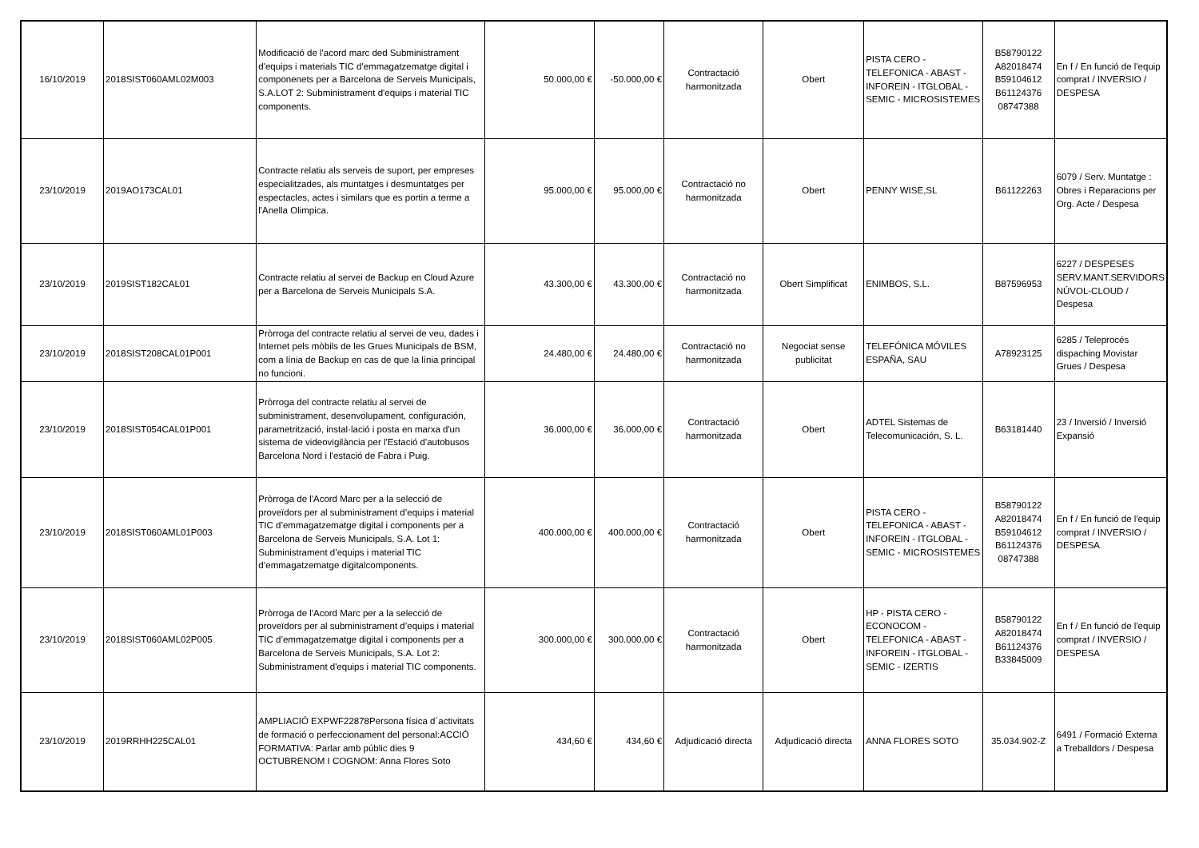| 16/10/2019 | 2018SIST060AML02M003 | Modificació de l'acord marc ded Subministrament d'equips i materials TIC d'emmagatzematge digital i componenets per a Barcelona de Serveis Municipals, S.A.LOT 2: Subministrament d'equips i material TIC components. | 50.000,00 € | -50.000,00 € | Contractació harmonitzada | Obert | PISTA CERO - TELEFONICA - ABAST - INFOREIN - ITGLOBAL - SEMIC - MICROSISTEMES | B58790122 A82018474 B59104612 B61124376 08747388 | En f / En funció de l'equip comprat / INVERSIO / DESPESA |
| 23/10/2019 | 2019AO173CAL01 | Contracte relatiu als serveis de suport, per empreses especialitzades, als muntatges i desmuntatges per espectacles, actes i similars que es portin a terme a l'Anella Olimpica. | 95.000,00 € | 95.000,00 € | Contractació no harmonitzada | Obert | PENNY WISE,SL | B61122263 | 6079 / Serv. Muntatge : Obres i Reparacions per Org. Acte / Despesa |
| 23/10/2019 | 2019SIST182CAL01 | Contracte relatiu al servei de Backup en Cloud Azure per a Barcelona de Serveis Municipals S.A. | 43.300,00 € | 43.300,00 € | Contractació no harmonitzada | Obert Simplificat | ENIMBOS, S.L. | B87596953 | 6227 / DESPESES SERV.MANT.SERVIDORS NÚVOL-CLOUD / Despesa |
| 23/10/2019 | 2018SIST208CAL01P001 | Pròrroga del contracte relatiu al servei de veu, dades i Internet pels mòbils de les Grues Municipals de BSM, com a línia de Backup en cas de que la línia principal no funcioni. | 24.480,00 € | 24.480,00 € | Contractació no harmonitzada | Negociat sense publicitat | TELEFÓNICA MÓVILES ESPAÑA, SAU | A78923125 | 6285 / Teleprocés dispaching Movistar Grues / Despesa |
| 23/10/2019 | 2018SIST054CAL01P001 | Pròrroga del contracte relatiu al servei de subministrament, desenvolupament, configuración, parametrització, instal·lació i posta en marxa d'un sistema de videovigilància per l'Estació d'autobusos Barcelona Nord i l'estació de Fabra i Puig. | 36.000,00 € | 36.000,00 € | Contractació harmonitzada | Obert | ADTEL Sistemas de Telecomunicación, S. L. | B63181440 | 23 / Inversió / Inversió Expansió |
| 23/10/2019 | 2018SIST060AML01P003 | Pròrroga de l'Acord Marc per a la selecció de proveïdors per al subministrament d’equips i material TIC d’emmagatzematge digital i components per a Barcelona de Serveis Municipals, S.A. Lot 1: Subministrament d’equips i material TIC d’emmagatzematge digitalcomponents. | 400.000,00 € | 400.000,00 € | Contractació harmonitzada | Obert | PISTA CERO - TELEFONICA - ABAST - INFOREIN - ITGLOBAL - SEMIC - MICROSISTEMES | B58790122 A82018474 B59104612 B61124376 08747388 | En f / En funció de l'equip comprat / INVERSIO / DESPESA |
| 23/10/2019 | 2018SIST060AML02P005 | Pròrroga de l'Acord Marc per a la selecció de proveïdors per al subministrament d’equips i material TIC d’emmagatzematge digital i components per a Barcelona de Serveis Municipals, S.A. Lot 2: Subministrament d'equips i material TIC components. | 300.000,00 € | 300.000,00 € | Contractació harmonitzada | Obert | HP - PISTA CERO - ECONOCOM - TELEFONICA - ABAST - INFOREIN - ITGLOBAL - SEMIC - IZERTIS | B58790122 A82018474 B61124376 B33845009 | En f / En funció de l'equip comprat / INVERSIO / DESPESA |
| 23/10/2019 | 2019RRHH225CAL01 | AMPLIACIÓ EXPWF22878Persona física d´activitats de formació o perfeccionament del personal:ACCIÓ FORMATIVA: Parlar amb públic dies 9 OCTUBRENOM I COGNOM: Anna Flores Soto | 434,60 € | 434,60 € | Adjudicació directa | Adjudicació directa | ANNA FLORES SOTO | 35.034.902-Z | 6491 / Formació Externa a Treballdors / Despesa |